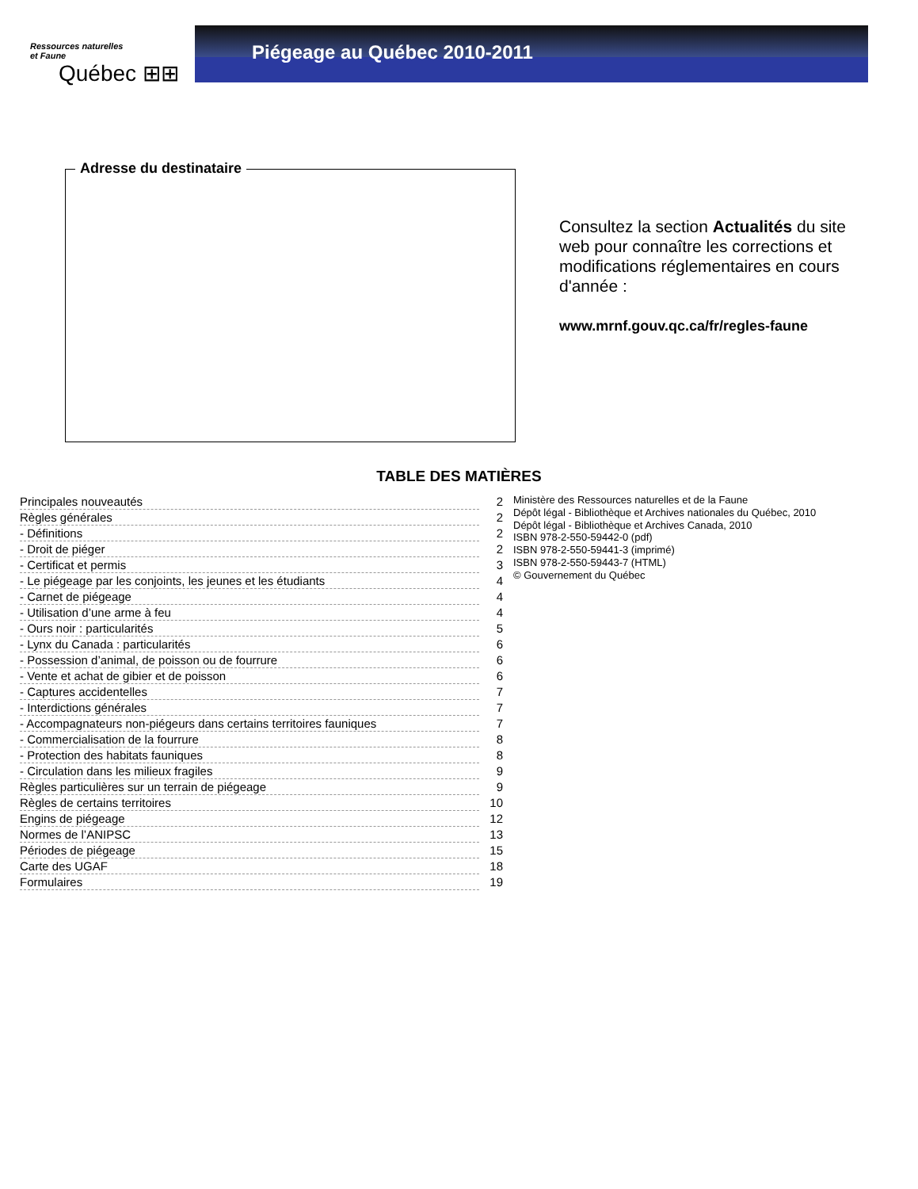Ressources naturelles
et Faune
Québec ⊞⊞
Piégeage au Québec 2010-2011
Adresse du destinataire
Consultez la section Actualités du site web pour connaître les corrections et modifications réglementaires en cours d'année :
www.mrnf.gouv.qc.ca/fr/regles-faune
TABLE DES MATIÈRES
| Principales nouveautés | 2 |
| Règles générales | 2 |
| - Définitions | 2 |
| - Droit de piéger | 2 |
| - Certificat et permis | 3 |
| - Le piégeage par les conjoints, les jeunes et les étudiants | 4 |
| - Carnet de piégeage | 4 |
| - Utilisation d’une arme à feu | 4 |
| - Ours noir : particularités | 5 |
| - Lynx du Canada : particularités | 6 |
| - Possession d’animal, de poisson ou de fourrure | 6 |
| - Vente et achat de gibier et de poisson | 6 |
| - Captures accidentelles | 7 |
| - Interdictions générales | 7 |
| - Accompagnateurs non-piégeurs dans certains territoires fauniques | 7 |
| - Commercialisation de la fourrure | 8 |
| - Protection des habitats fauniques | 8 |
| - Circulation dans les milieux fragiles | 9 |
| Règles particulières sur un terrain de piégeage | 9 |
| Règles de certains territoires | 10 |
| Engins de piégeage | 12 |
| Normes de l’ANIPSC | 13 |
| Périodes de piégeage | 15 |
| Carte des UGAF | 18 |
| Formulaires | 19 |
Ministère des Ressources naturelles et de la Faune
Dépôt légal - Bibliothèque et Archives nationales du Québec, 2010
Dépôt légal - Bibliothèque et Archives Canada, 2010
ISBN 978-2-550-59442-0 (pdf)
ISBN 978-2-550-59441-3 (imprimé)
ISBN 978-2-550-59443-7 (HTML)
© Gouvernement du Québec